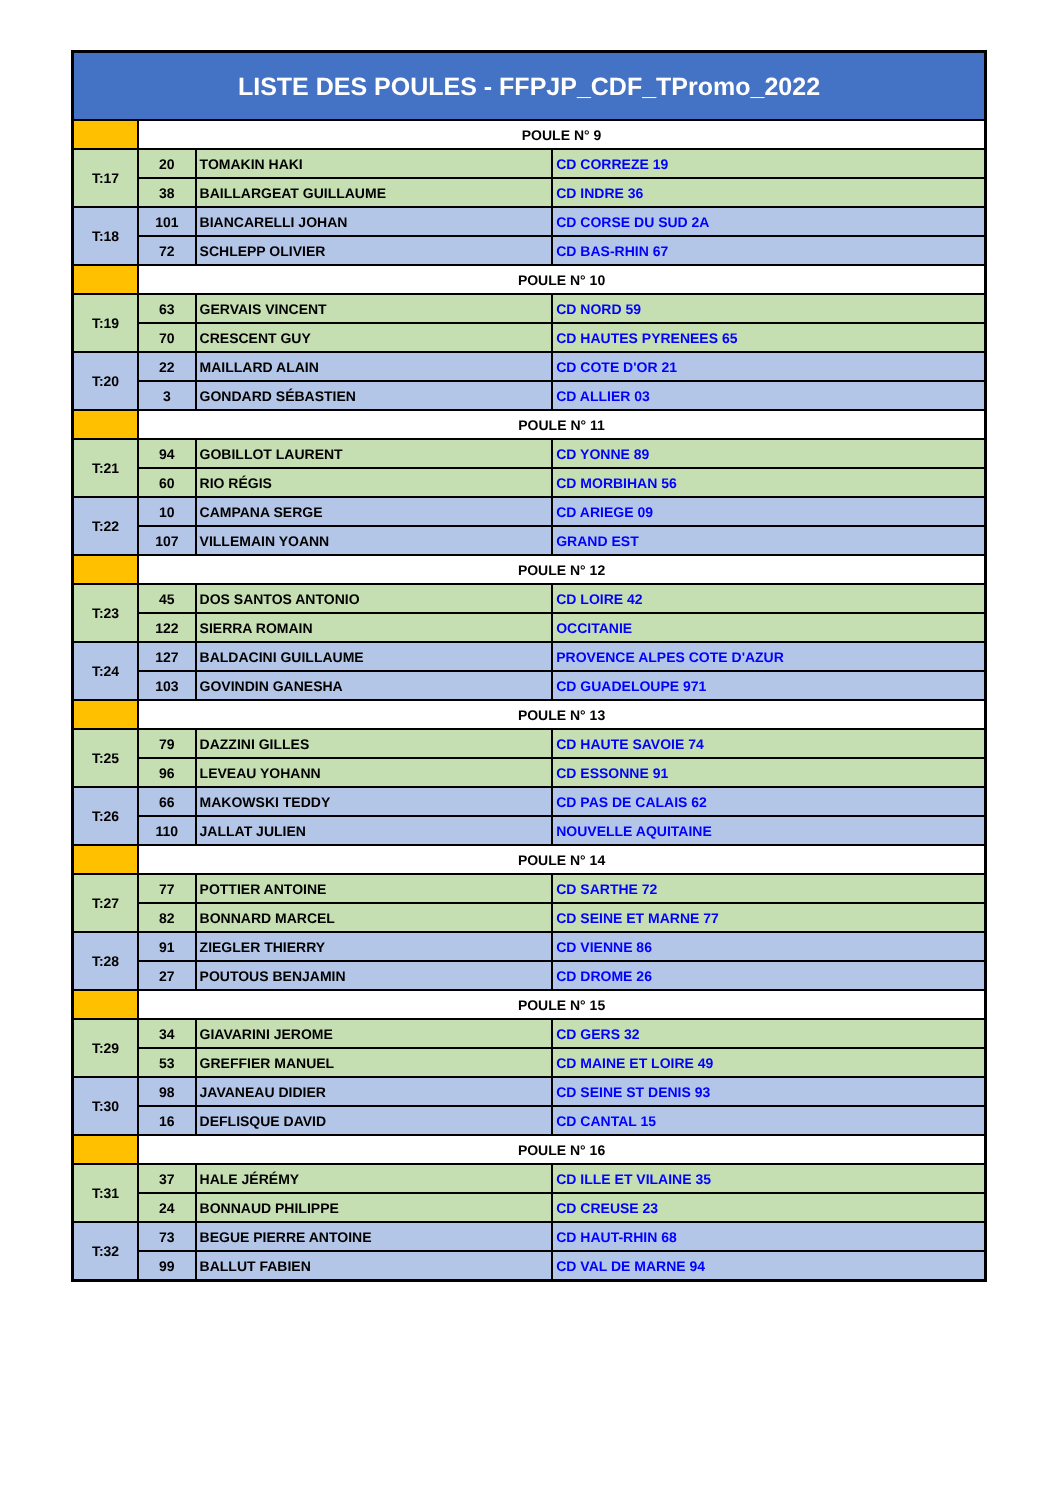| LISTE DES POULES - FFPJP_CDF_TPromo_2022 | | | |
| --- | --- | --- | --- |
| | POULE N° 9 | | |
| T:17 | 20 | TOMAKIN HAKI | CD CORREZE 19 |
| | 38 | BAILLARGEAT GUILLAUME | CD INDRE 36 |
| T:18 | 101 | BIANCARELLI JOHAN | CD CORSE DU SUD 2A |
| | 72 | SCHLEPP OLIVIER | CD BAS-RHIN 67 |
| | POULE N° 10 | | |
| T:19 | 63 | GERVAIS VINCENT | CD NORD 59 |
| | 70 | CRESCENT GUY | CD HAUTES PYRENEES 65 |
| T:20 | 22 | MAILLARD ALAIN | CD COTE D'OR 21 |
| | 3 | GONDARD SÉBASTIEN | CD ALLIER 03 |
| | POULE N° 11 | | |
| T:21 | 94 | GOBILLOT LAURENT | CD YONNE 89 |
| | 60 | RIO RÉGIS | CD MORBIHAN 56 |
| T:22 | 10 | CAMPANA SERGE | CD ARIEGE 09 |
| | 107 | VILLEMAIN YOANN | GRAND EST |
| | POULE N° 12 | | |
| T:23 | 45 | DOS SANTOS ANTONIO | CD LOIRE 42 |
| | 122 | SIERRA ROMAIN | OCCITANIE |
| T:24 | 127 | BALDACINI GUILLAUME | PROVENCE ALPES COTE D'AZUR |
| | 103 | GOVINDIN GANESHA | CD GUADELOUPE 971 |
| | POULE N° 13 | | |
| T:25 | 79 | DAZZINI GILLES | CD HAUTE SAVOIE 74 |
| | 96 | LEVEAU YOHANN | CD ESSONNE 91 |
| T:26 | 66 | MAKOWSKI TEDDY | CD PAS DE CALAIS 62 |
| | 110 | JALLAT JULIEN | NOUVELLE AQUITAINE |
| | POULE N° 14 | | |
| T:27 | 77 | POTTIER ANTOINE | CD SARTHE 72 |
| | 82 | BONNARD MARCEL | CD SEINE ET MARNE 77 |
| T:28 | 91 | ZIEGLER THIERRY | CD VIENNE 86 |
| | 27 | POUTOUS BENJAMIN | CD DROME 26 |
| | POULE N° 15 | | |
| T:29 | 34 | GIAVARINI JEROME | CD GERS 32 |
| | 53 | GREFFIER MANUEL | CD MAINE ET LOIRE 49 |
| T:30 | 98 | JAVANEAU DIDIER | CD SEINE ST DENIS 93 |
| | 16 | DEFLISQUE DAVID | CD CANTAL 15 |
| | POULE N° 16 | | |
| T:31 | 37 | HALE JÉRÉMY | CD ILLE ET VILAINE 35 |
| | 24 | BONNAUD PHILIPPE | CD CREUSE 23 |
| T:32 | 73 | BEGUE PIERRE ANTOINE | CD HAUT-RHIN 68 |
| | 99 | BALLUT FABIEN | CD VAL DE MARNE 94 |